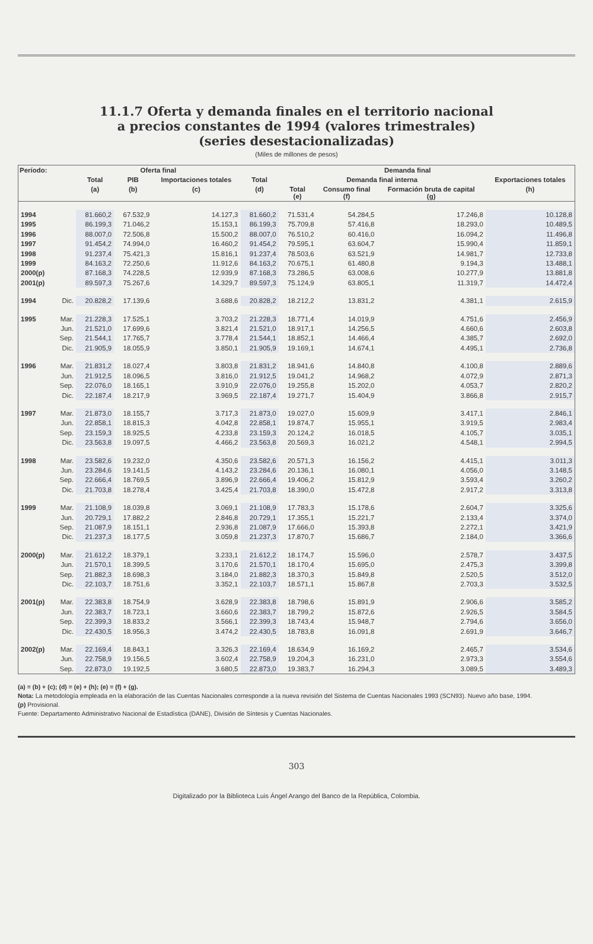11.1.7 Oferta y demanda finales en el territorio nacional
a precios constantes de 1994 (valores trimestrales)
(series desestacionalizadas)
(Miles de millones de pesos)
| Período: | | Oferta final | | | Demanda final | | | | |
| --- | --- | --- | --- | --- | --- | --- | --- | --- | --- |
| | | Total | PIB | Importaciones totales | Total | Demanda final interna | | | Exportaciones totales |
| | | (a) | (b) | (c) | (d) | Total (e) | Consumo final (f) | Formación bruta de capital (g) | (h) |
| 1994 | | 81.660,2 | 67.532,9 | 14.127,3 | 81.660,2 | 71.531,4 | 54.284,5 | 17.246,8 | 10.128,8 |
| 1995 | | 86.199,3 | 71.046,2 | 15.153,1 | 86.199,3 | 75.709,8 | 57.416,8 | 18.293,0 | 10.489,5 |
| 1996 | | 88.007,0 | 72.506,8 | 15.500,2 | 88.007,0 | 76.510,2 | 60.416,0 | 16.094,2 | 11.496,8 |
| 1997 | | 91.454,2 | 74.994,0 | 16.460,2 | 91.454,2 | 79.595,1 | 63.604,7 | 15.990,4 | 11.859,1 |
| 1998 | | 91.237,4 | 75.421,3 | 15.816,1 | 91.237,4 | 78.503,6 | 63.521,9 | 14.981,7 | 12.733,8 |
| 1999 | | 84.163,2 | 72.250,6 | 11.912,6 | 84.163,2 | 70.675,1 | 61.480,8 | 9.194,3 | 13.488,1 |
| 2000(p) | | 87.168,3 | 74.228,5 | 12.939,9 | 87.168,3 | 73.286,5 | 63.008,6 | 10.277,9 | 13.881,8 |
| 2001(p) | | 89.597,3 | 75.267,6 | 14.329,7 | 89.597,3 | 75.124,9 | 63.805,1 | 11.319,7 | 14.472,4 |
| 1994 | Dic. | 20.828,2 | 17.139,6 | 3.688,6 | 20.828,2 | 18.212,2 | 13.831,2 | 4.381,1 | 2.615,9 |
| 1995 | Mar. | 21.228,3 | 17.525,1 | 3.703,2 | 21.228,3 | 18.771,4 | 14.019,9 | 4.751,6 | 2.456,9 |
| | Jun. | 21.521,0 | 17.699,6 | 3.821,4 | 21.521,0 | 18.917,1 | 14.256,5 | 4.660,6 | 2.603,8 |
| | Sep. | 21.544,1 | 17.765,7 | 3.778,4 | 21.544,1 | 18.852,1 | 14.466,4 | 4.385,7 | 2.692,0 |
| | Dic. | 21.905,9 | 18.055,9 | 3.850,1 | 21.905,9 | 19.169,1 | 14.674,1 | 4.495,1 | 2.736,8 |
| 1996 | Mar. | 21.831,2 | 18.027,4 | 3.803,8 | 21.831,2 | 18.941,6 | 14.840,8 | 4.100,8 | 2.889,6 |
| | Jun. | 21.912,5 | 18.096,5 | 3.816,0 | 21.912,5 | 19.041,2 | 14.968,2 | 4.072,9 | 2.871,3 |
| | Sep. | 22.076,0 | 18.165,1 | 3.910,9 | 22.076,0 | 19.255,8 | 15.202,0 | 4.053,7 | 2.820,2 |
| | Dic. | 22.187,4 | 18.217,9 | 3.969,5 | 22.187,4 | 19.271,7 | 15.404,9 | 3.866,8 | 2.915,7 |
| 1997 | Mar. | 21.873,0 | 18.155,7 | 3.717,3 | 21.873,0 | 19.027,0 | 15.609,9 | 3.417,1 | 2.846,1 |
| | Jun. | 22.858,1 | 18.815,3 | 4.042,8 | 22.858,1 | 19.874,7 | 15.955,1 | 3.919,5 | 2.983,4 |
| | Sep. | 23.159,3 | 18.925,5 | 4.233,8 | 23.159,3 | 20.124,2 | 16.018,5 | 4.105,7 | 3.035,1 |
| | Dic. | 23.563,8 | 19.097,5 | 4.466,2 | 23.563,8 | 20.569,3 | 16.021,2 | 4.548,1 | 2.994,5 |
| 1998 | Mar. | 23.582,6 | 19.232,0 | 4.350,6 | 23.582,6 | 20.571,3 | 16.156,2 | 4.415,1 | 3.011,3 |
| | Jun. | 23.284,6 | 19.141,5 | 4.143,2 | 23.284,6 | 20.136,1 | 16.080,1 | 4.056,0 | 3.148,5 |
| | Sep. | 22.666,4 | 18.769,5 | 3.896,9 | 22.666,4 | 19.406,2 | 15.812,9 | 3.593,4 | 3.260,2 |
| | Dic. | 21.703,8 | 18.278,4 | 3.425,4 | 21.703,8 | 18.390,0 | 15.472,8 | 2.917,2 | 3.313,8 |
| 1999 | Mar. | 21.108,9 | 18.039,8 | 3.069,1 | 21.108,9 | 17.783,3 | 15.178,6 | 2.604,7 | 3.325,6 |
| | Jun. | 20.729,1 | 17.882,2 | 2.846,8 | 20.729,1 | 17.355,1 | 15.221,7 | 2.133,4 | 3.374,0 |
| | Sep. | 21.087,9 | 18.151,1 | 2.936,8 | 21.087,9 | 17.666,0 | 15.393,8 | 2.272,1 | 3.421,9 |
| | Dic. | 21.237,3 | 18.177,5 | 3.059,8 | 21.237,3 | 17.870,7 | 15.686,7 | 2.184,0 | 3.366,6 |
| 2000(p) | Mar. | 21.612,2 | 18.379,1 | 3.233,1 | 21.612,2 | 18.174,7 | 15.596,0 | 2.578,7 | 3.437,5 |
| | Jun. | 21.570,1 | 18.399,5 | 3.170,6 | 21.570,1 | 18.170,4 | 15.695,0 | 2.475,3 | 3.399,8 |
| | Sep. | 21.882,3 | 18.698,3 | 3.184,0 | 21.882,3 | 18.370,3 | 15.849,8 | 2.520,5 | 3.512,0 |
| | Dic. | 22.103,7 | 18.751,6 | 3.352,1 | 22.103,7 | 18.571,1 | 15.867,8 | 2.703,3 | 3.532,5 |
| 2001(p) | Mar. | 22.383,8 | 18.754,9 | 3.628,9 | 22.383,8 | 18.798,6 | 15.891,9 | 2.906,6 | 3.585,2 |
| | Jun. | 22.383,7 | 18.723,1 | 3.660,6 | 22.383,7 | 18.799,2 | 15.872,6 | 2.926,5 | 3.584,5 |
| | Sep. | 22.399,3 | 18.833,2 | 3.566,1 | 22.399,3 | 18.743,4 | 15.948,7 | 2.794,6 | 3.656,0 |
| | Dic. | 22.430,5 | 18.956,3 | 3.474,2 | 22.430,5 | 18.783,8 | 16.091,8 | 2.691,9 | 3.646,7 |
| 2002(p) | Mar. | 22.169,4 | 18.843,1 | 3.326,3 | 22.169,4 | 18.634,9 | 16.169,2 | 2.465,7 | 3.534,6 |
| | Jun. | 22.758,9 | 19.156,5 | 3.602,4 | 22.758,9 | 19.204,3 | 16.231,0 | 2.973,3 | 3.554,6 |
| | Sep. | 22.873,0 | 19.192,5 | 3.680,5 | 22.873,0 | 19.383,7 | 16.294,3 | 3.089,5 | 3.489,3 |
(a) = (b) + (c); (d) = (e) + (h); (e) = (f) + (g).
Nota: La metodología empleada en la elaboración de las Cuentas Nacionales corresponde a la nueva revisión del Sistema de Cuentas Nacionales 1993 (SCN93). Nuevo año base, 1994.
(p) Provisional.
Fuente: Departamento Administrativo Nacional de Estadística (DANE), División de Síntesis y Cuentas Nacionales.
303
Digitalizado por la Biblioteca Luis Ángel Arango del Banco de la República, Colombia.